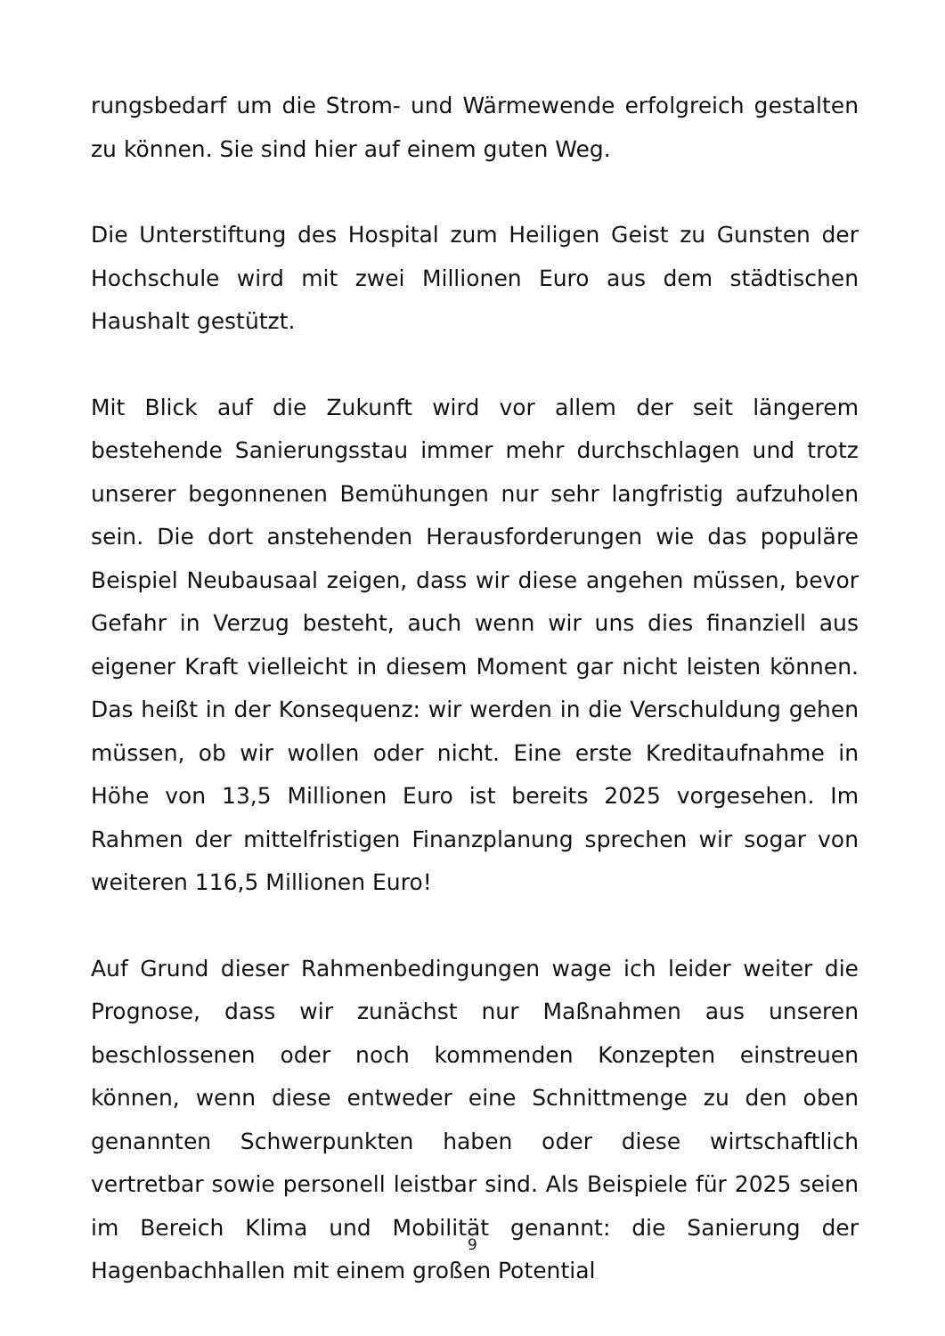rungsbedarf um die Strom- und Wärmewende erfolgreich gestalten zu können. Sie sind hier auf einem guten Weg.
Die Unterstiftung des Hospital zum Heiligen Geist zu Gunsten der Hochschule wird mit zwei Millionen Euro aus dem städtischen Haushalt gestützt.
Mit Blick auf die Zukunft wird vor allem der seit längerem bestehende Sanierungsstau immer mehr durchschlagen und trotz unserer begonnenen Bemühungen nur sehr langfristig aufzuholen sein. Die dort anstehenden Herausforderungen wie das populäre Beispiel Neubausaal zeigen, dass wir diese angehen müssen, bevor Gefahr in Verzug besteht, auch wenn wir uns dies finanziell aus eigener Kraft vielleicht in diesem Moment gar nicht leisten können. Das heißt in der Konsequenz: wir werden in die Verschuldung gehen müssen, ob wir wollen oder nicht. Eine erste Kreditaufnahme in Höhe von 13,5 Millionen Euro ist bereits 2025 vorgesehen. Im Rahmen der mittelfristigen Finanzplanung sprechen wir sogar von weiteren 116,5 Millionen Euro!
Auf Grund dieser Rahmenbedingungen wage ich leider weiter die Prognose, dass wir zunächst nur Maßnahmen aus unseren beschlossenen oder noch kommenden Konzepten einstreuen können, wenn diese entweder eine Schnittmenge zu den oben genannten Schwerpunkten haben oder diese wirtschaftlich vertretbar sowie personell leistbar sind. Als Beispiele für 2025 seien im Bereich Klima und Mobilität genannt: die Sanierung der Hagenbachhallen mit einem großen Potential
9